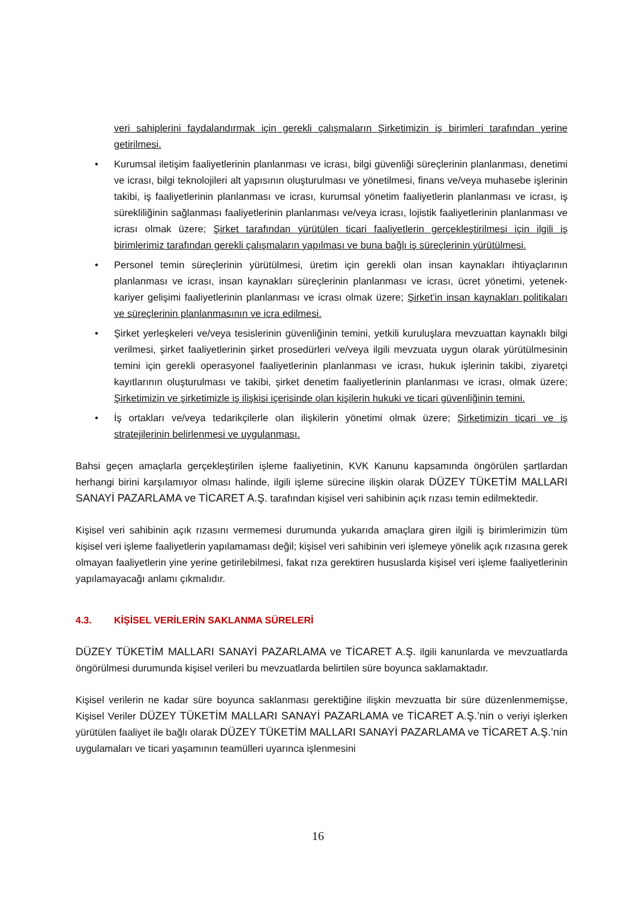veri sahiplerini faydalandırmak için gerekli çalışmaların Şirketimizin iş birimleri tarafından yerine getirilmesi.
• Kurumsal iletişim faaliyetlerinin planlanması ve icrası, bilgi güvenliği süreçlerinin planlanması, denetimi ve icrası, bilgi teknolojileri alt yapısının oluşturulması ve yönetilmesi, finans ve/veya muhasebe işlerinin takibi, iş faaliyetlerinin planlanması ve icrası, kurumsal yönetim faaliyetlerin planlanması ve icrası, iş sürekliliğinin sağlanması faaliyetlerinin planlanması ve/veya icrası, lojistik faaliyetlerinin planlanması ve icrası olmak üzere; Şirket tarafından yürütülen ticari faaliyetlerin gerçekleştirilmesi için ilgili iş birimlerimiz tarafından gerekli çalışmaların yapılması ve buna bağlı iş süreçlerinin yürütülmesi.
• Personel temin süreçlerinin yürütülmesi, üretim için gerekli olan insan kaynakları ihtiyaçlarının planlanması ve icrası, insan kaynakları süreçlerinin planlanması ve icrası, ücret yönetimi, yetenek- kariyer gelişimi faaliyetlerinin planlanması ve icrası olmak üzere; Şirket'in insan kaynakları politikaları ve süreçlerinin planlanmasının ve icra edilmesi.
• Şirket yerleşkeleri ve/veya tesislerinin güvenliğinin temini, yetkili kuruluşlara mevzuattan kaynaklı bilgi verilmesi, şirket faaliyetlerinin şirket prosedürleri ve/veya ilgili mevzuata uygun olarak yürütülmesinin temini için gerekli operasyonel faaliyetlerinin planlanması ve icrası, hukuk işlerinin takibi, ziyaretçi kayıtlarının oluşturulması ve takibi, şirket denetim faaliyetlerinin planlanması ve icrası, olmak üzere; Şirketimizin ve şirketimizle iş ilişkisi içerisinde olan kişilerin hukuki ve ticari güvenliğinin temini.
• İş ortakları ve/veya tedarikçilerle olan ilişkilerin yönetimi olmak üzere; Şirketimizin ticari ve iş stratejilerinin belirlenmesi ve uygulanması.
Bahsi geçen amaçlarla gerçekleştirilen işleme faaliyetinin, KVK Kanunu kapsamında öngörülen şartlardan herhangi birini karşılamıyor olması halinde, ilgili işleme sürecine ilişkin olarak DÜZEY TÜKETİM MALLARI SANAYİ PAZARLAMA ve TİCARET A.Ş. tarafından kişisel veri sahibinin açık rızası temin edilmektedir.
Kişisel veri sahibinin açık rızasını vermemesi durumunda yukarıda amaçlara giren ilgili iş birimlerimizin tüm kişisel veri işleme faaliyetlerin yapılamaması değil; kişisel veri sahibinin veri işlemeye yönelik açık rızasına gerek olmayan faaliyetlerin yine yerine getirilebilmesi, fakat rıza gerektiren hususlarda kişisel veri işleme faaliyetlerinin yapılamayacağı anlamı çıkmalıdır.
4.3. KİŞİSEL VERİLERİN SAKLANMA SÜRELERİ
DÜZEY TÜKETİM MALLARI SANAYİ PAZARLAMA ve TİCARET A.Ş. ilgili kanunlarda ve mevzuatlarda öngörülmesi durumunda kişisel verileri bu mevzuatlarda belirtilen süre boyunca saklamaktadır.
Kişisel verilerin ne kadar süre boyunca saklanması gerektiğine ilişkin mevzuatta bir süre düzenlenmemişse, Kişisel Veriler DÜZEY TÜKETİM MALLARI SANAYİ PAZARLAMA ve TİCARET A.Ş.’nin o veriyi işlerken yürütülen faaliyet ile bağlı olarak DÜZEY TÜKETİM MALLARI SANAYİ PAZARLAMA ve TİCARET A.Ş.’nin uygulamaları ve ticari yaşamının teamülleri uyarınca işlenmesini
16